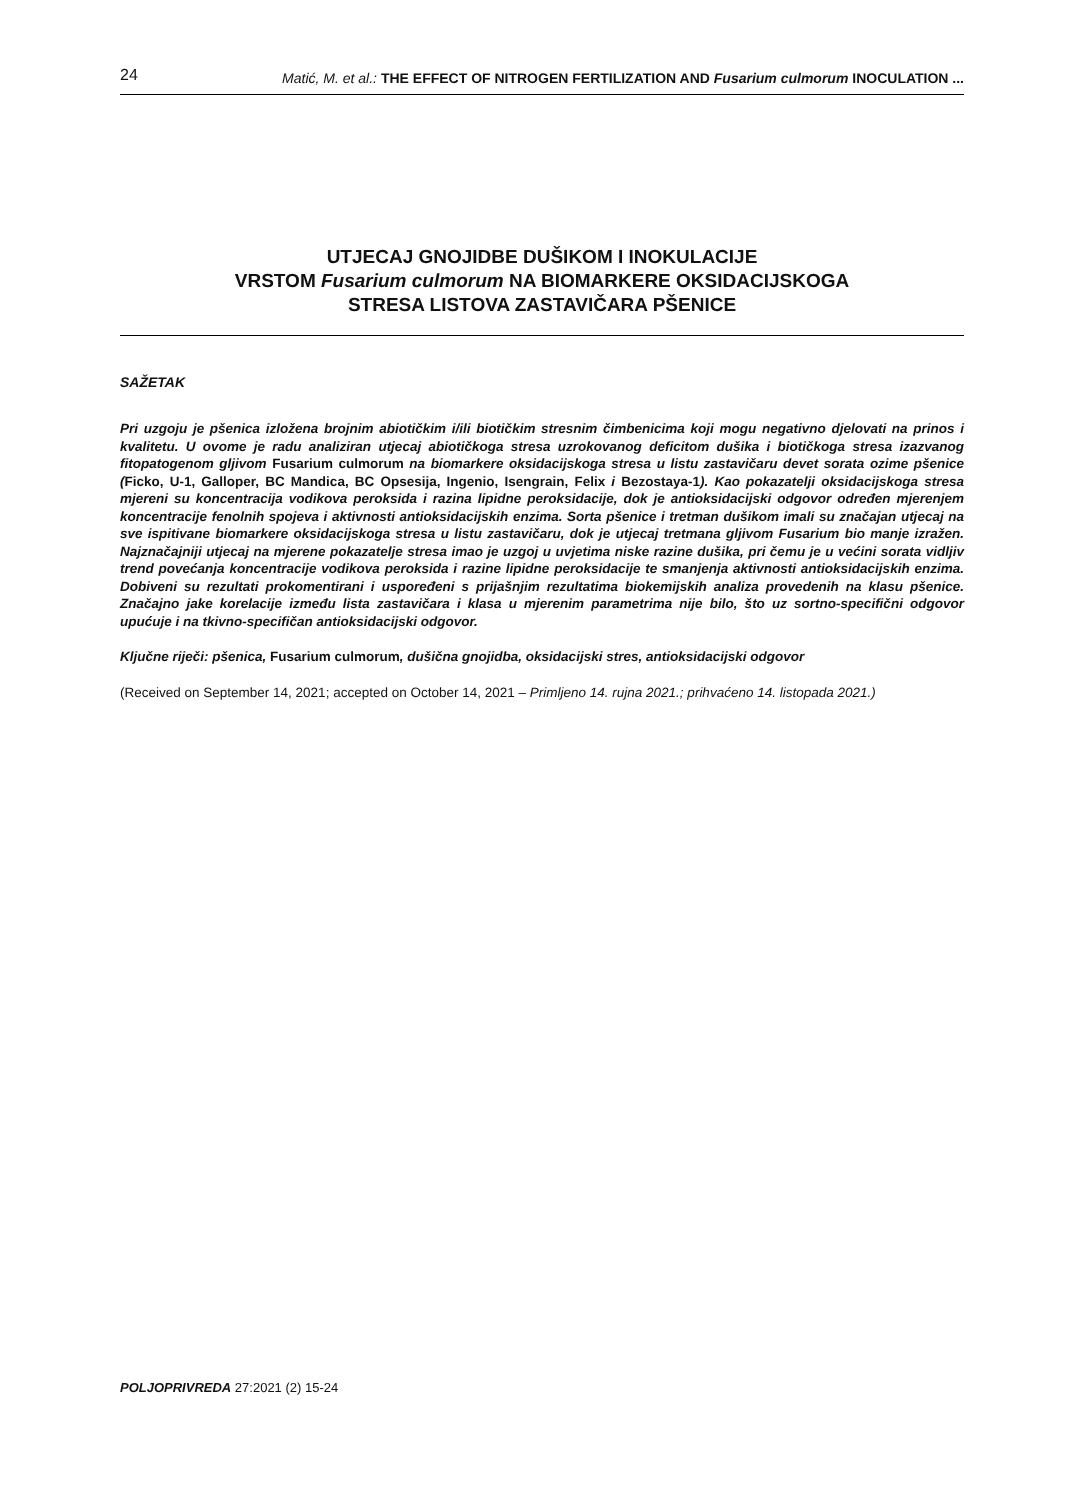24 Matić, M. et al.: THE EFFECT OF NITROGEN FERTILIZATION AND Fusarium culmorum INOCULATION ...
UTJECAJ GNOJIDBE DUŠIKOM I INOKULACIJE
VRSTOM Fusarium culmorum NA BIOMARKERE OKSIDACIJSKOGA
STRESA LISTOVA ZASTAVIČARA PŠENICE
SAŽETAK
Pri uzgoju je pšenica izložena brojnim abiotičkim i/ili biotičkim stresnim čimbenicima koji mogu negativno djelovati na prinos i kvalitetu. U ovome je radu analiziran utjecaj abiotičkoga stresa uzrokovanog deficitom dušika i biotičkoga stresa izazvanog fitopatogenom gljivom Fusarium culmorum na biomarkere oksidacijskoga stresa u listu zastavičaru devet sorata ozime pšenice (Ficko, U-1, Galloper, BC Mandica, BC Opsesija, Ingenio, Isengrain, Felix i Bezostaya-1). Kao pokazatelji oksidacijskoga stresa mjereni su koncentracija vodikova peroksida i razina lipidne peroksidacije, dok je antioksidacijski odgovor određen mjerenjem koncentracije fenolnih spojeva i aktivnosti antioksidacijskih enzima. Sorta pšenice i tretman dušikom imali su značajan utjecaj na sve ispitivane biomarkere oksidacijskoga stresa u listu zastavičaru, dok je utjecaj tretmana gljivom Fusarium bio manje izražen. Najznačajniji utjecaj na mjerene pokazatelje stresa imao je uzgoj u uvjetima niske razine dušika, pri čemu je u većini sorata vidljiv trend povećanja koncentracije vodikova peroksida i razine lipidne peroksidacije te smanjenja aktivnosti antioksidacijskih enzima. Dobiveni su rezultati prokomentirani i uspoređeni s prijašnjim rezultatima biokemijskih analiza provedenih na klasu pšenice. Značajno jake korelacije između lista zastavičara i klasa u mjerenim parametrima nije bilo, što uz sortno-specifični odgovor upućuje i na tkivno-specifičan antioksidacijski odgovor.
Ključne riječi: pšenica, Fusarium culmorum, dušična gnojidba, oksidacijski stres, antioksidacijski odgovor
(Received on September 14, 2021; accepted on October 14, 2021 – Primljeno 14. rujna 2021.; prihvaćeno 14. listopada 2021.)
POLJOPRIVREDA 27:2021 (2) 15-24